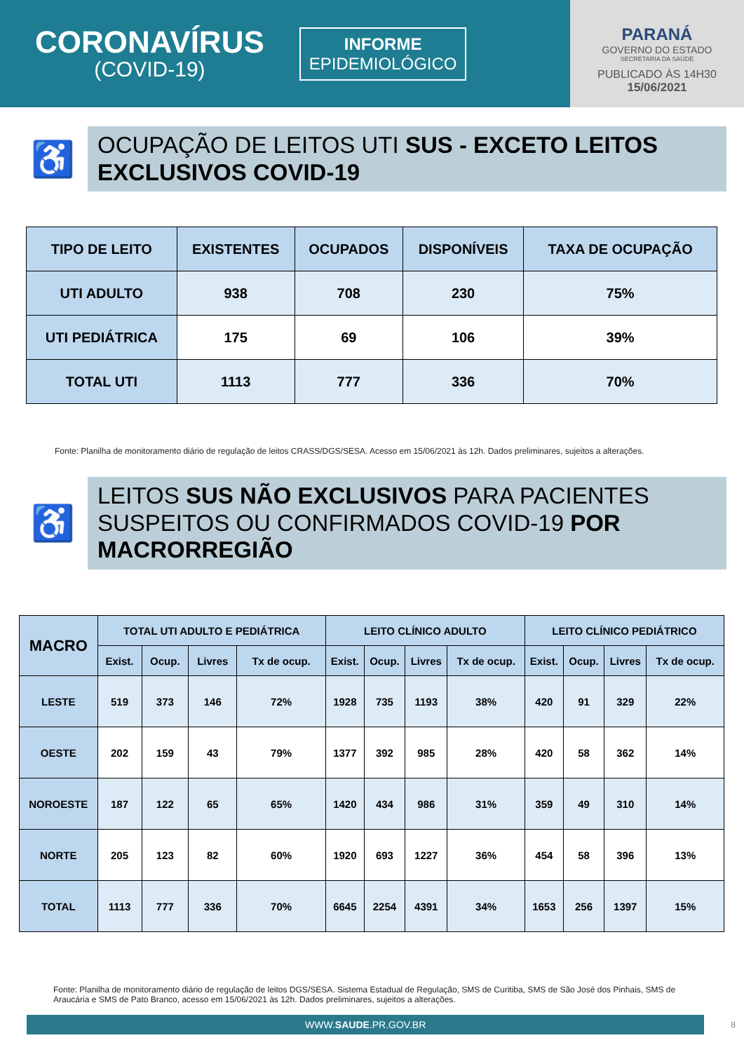CORONAVÍRUS
(COVID-19)
INFORME
EPIDEMIOLÓGICO
PARANÁ
GOVERNO DO ESTADO
SECRETARIA DA SAÚDE
PUBLICADO ÀS 14H30
15/06/2021
♿
OCUPAÇÃO DE LEITOS UTI SUS - EXCETO LEITOS EXCLUSIVOS COVID-19
| TIPO DE LEITO | EXISTENTES | OCUPADOS | DISPONÍVEIS | TAXA DE OCUPAÇÃO |
| --- | --- | --- | --- | --- |
| UTI ADULTO | 938 | 708 | 230 | 75% |
| UTI PEDIÁTRICA | 175 | 69 | 106 | 39% |
| TOTAL UTI | 1113 | 777 | 336 | 70% |
Fonte: Planilha de monitoramento diário de regulação de leitos CRASS/DGS/SESA. Acesso em 15/06/2021 às 12h. Dados preliminares, sujeitos a alterações.
♿
LEITOS SUS NÃO EXCLUSIVOS PARA PACIENTES SUSPEITOS OU CONFIRMADOS COVID-19 POR MACRORREGIÃO
| MACRO | TOTAL UTI ADULTO E PEDIÁTRICA | | | | LEITO CLÍNICO ADULTO | | | | LEITO CLÍNICO PEDIÁTRICO | | | |
| --- | --- | --- | --- | --- | --- | --- | --- | --- | --- | --- | --- | --- |
| | Exist. | Ocup. | Livres | Tx de ocup. | Exist. | Ocup. | Livres | Tx de ocup. | Exist. | Ocup. | Livres | Tx de ocup. |
| LESTE | 519 | 373 | 146 | 72% | 1928 | 735 | 1193 | 38% | 420 | 91 | 329 | 22% |
| OESTE | 202 | 159 | 43 | 79% | 1377 | 392 | 985 | 28% | 420 | 58 | 362 | 14% |
| NOROESTE | 187 | 122 | 65 | 65% | 1420 | 434 | 986 | 31% | 359 | 49 | 310 | 14% |
| NORTE | 205 | 123 | 82 | 60% | 1920 | 693 | 1227 | 36% | 454 | 58 | 396 | 13% |
| TOTAL | 1113 | 777 | 336 | 70% | 6645 | 2254 | 4391 | 34% | 1653 | 256 | 1397 | 15% |
Fonte: Planilha de monitoramento diário de regulação de leitos DGS/SESA. Sistema Estadual de Regulação, SMS de Curitiba, SMS de São José dos Pinhais, SMS de Araucária e SMS de Pato Branco, acesso em 15/06/2021 às 12h. Dados preliminares, sujeitos a alterações.
WWW.SAUDE.PR.GOV.BR
8